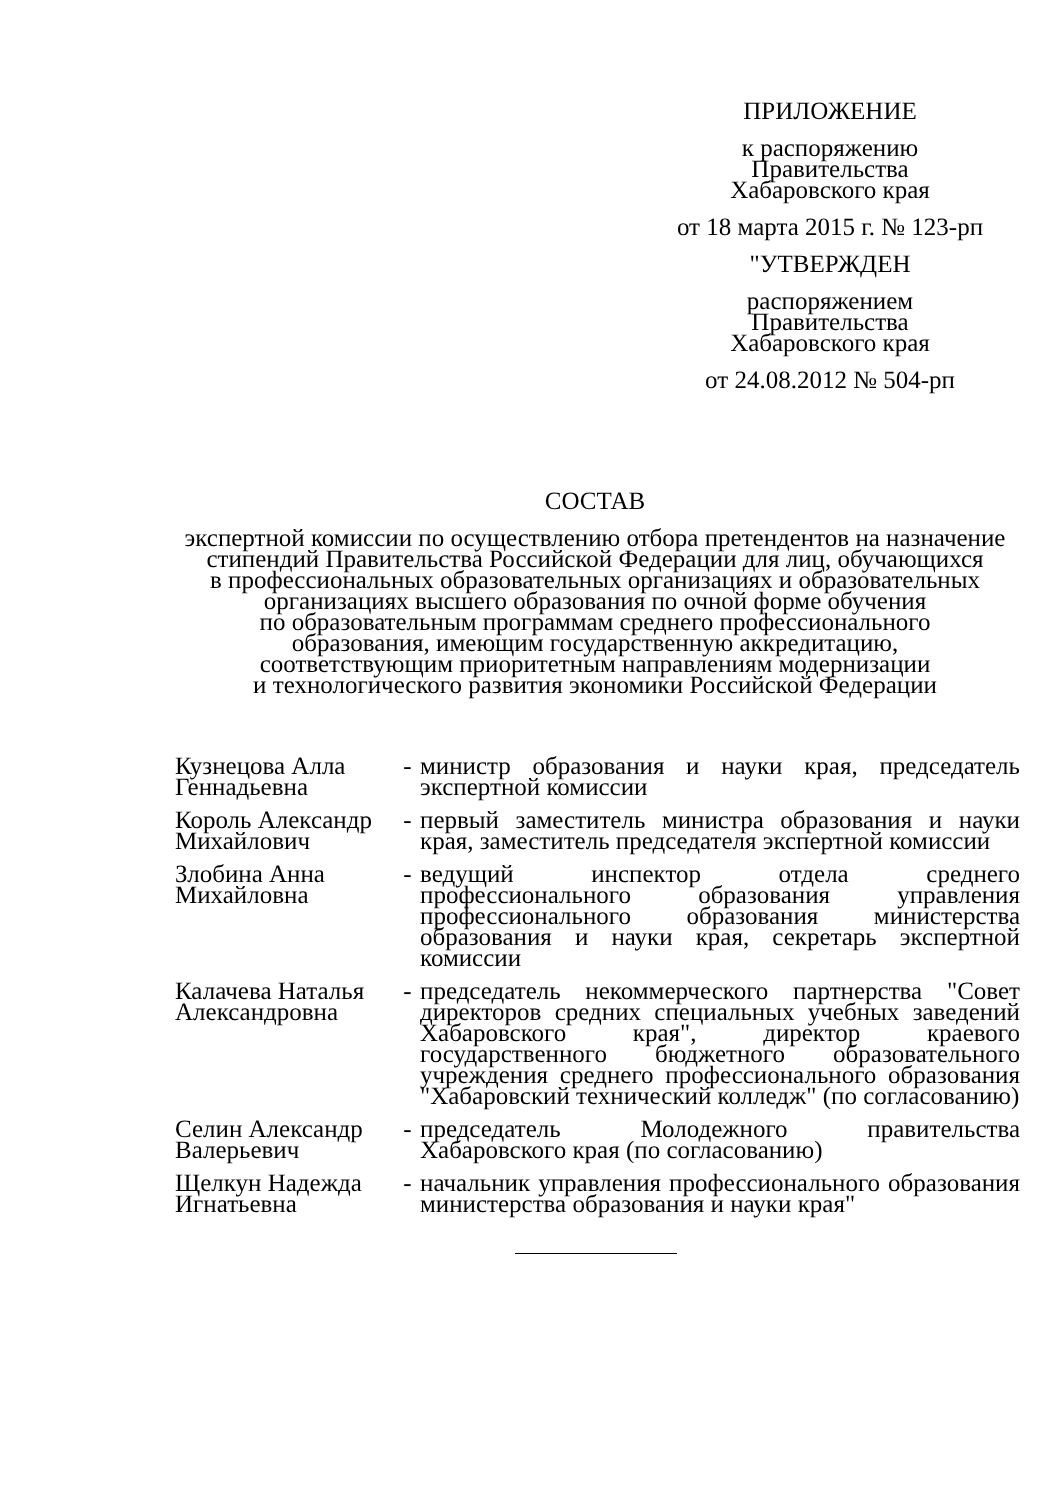ПРИЛОЖЕНИЕ
к распоряжению
Правительства
Хабаровского края
от 18 марта 2015 г. № 123-рп
"УТВЕРЖДЕН
распоряжением
Правительства
Хабаровского края
от 24.08.2012 № 504-рп
СОСТАВ
экспертной комиссии по осуществлению отбора претендентов на назначение
стипендий Правительства Российской Федерации для лиц, обучающихся
в профессиональных образовательных организациях и образовательных
организациях высшего образования по очной форме обучения
по образовательным программам среднего профессионального
образования, имеющим государственную аккредитацию,
соответствующим приоритетным направлениям модернизации
и технологического развития экономики Российской Федерации
| Кузнецова Алла Геннадьевна | - | министр образования и науки края, председатель экспертной комиссии |
| Король Александр Михайлович | - | первый заместитель министра образования и науки края, заместитель председателя экспертной комиссии |
| Злобина Анна Михайловна | - | ведущий инспектор отдела среднего профессионального образования управления профессионального образования министерства образования и науки края, секретарь экспертной комиссии |
| Калачева Наталья Александровна | - | председатель некоммерческого партнерства "Совет директоров средних специальных учебных заведений Хабаровского края", директор краевого государственного бюджетного образовательного учреждения среднего профессионального образования "Хабаровский технический колледж" (по согласованию) |
| Селин Александр Валерьевич | - | председатель Молодежного правительства Хабаровского края (по согласованию) |
| Щелкун Надежда Игнатьевна | - | начальник управления профессионального образования министерства образования и науки края" |